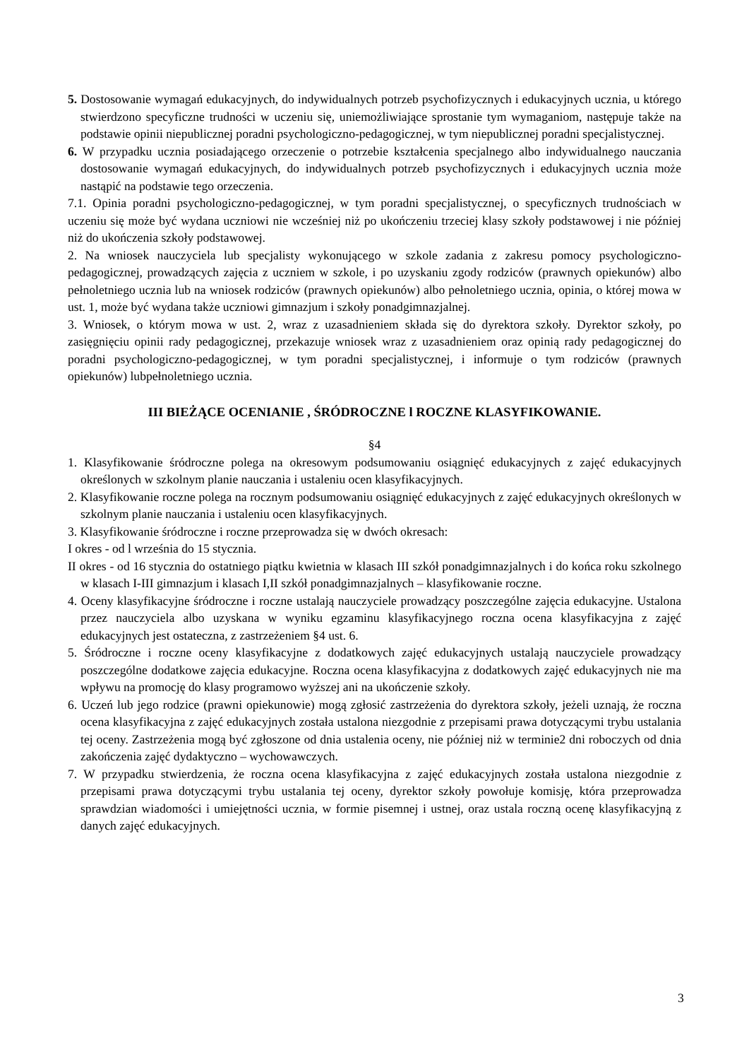5. Dostosowanie wymagań edukacyjnych, do indywidualnych potrzeb psychofizycznych i edukacyjnych ucznia, u którego stwierdzono specyficzne trudności w uczeniu się, uniemożliwiające sprostanie tym wymaganiom, następuje także na podstawie opinii niepublicznej poradni psychologiczno-pedagogicznej, w tym niepublicznej poradni specjalistycznej.
6. W przypadku ucznia posiadającego orzeczenie o potrzebie kształcenia specjalnego albo indywidualnego nauczania dostosowanie wymagań edukacyjnych, do indywidualnych potrzeb psychofizycznych i edukacyjnych ucznia może nastąpić na podstawie tego orzeczenia.
7.1. Opinia poradni psychologiczno-pedagogicznej, w tym poradni specjalistycznej, o specyficznych trudnościach w uczeniu się może być wydana uczniowi nie wcześniej niż po ukończeniu trzeciej klasy szkoły podstawowej i nie później niż do ukończenia szkoły podstawowej.
2. Na wniosek nauczyciela lub specjalisty wykonującego w szkole zadania z zakresu pomocy psychologiczno-pedagogicznej, prowadzących zajęcia z uczniem w szkole, i po uzyskaniu zgody rodziców (prawnych opiekunów) albo pełnoletniego ucznia lub na wniosek rodziców (prawnych opiekunów) albo pełnoletniego ucznia, opinia, o której mowa w ust. 1, może być wydana także uczniowi gimnazjum i szkoły ponadgimnazjalnej.
3. Wniosek, o którym mowa w ust. 2, wraz z uzasadnieniem składa się do dyrektora szkoły. Dyrektor szkoły, po zasięgnięciu opinii rady pedagogicznej, przekazuje wniosek wraz z uzasadnieniem oraz opinią rady pedagogicznej do poradni psychologiczno-pedagogicznej, w tym poradni specjalistycznej, i informuje o tym rodziców (prawnych opiekunów) lubpełnoletniego ucznia.
III BIEŻĄCE OCENIANIE , ŚRÓDROCZNE l ROCZNE KLASYFIKOWANIE.
§4
1. Klasyfikowanie śródroczne polega na okresowym podsumowaniu osiągnięć edukacyjnych z zajęć edukacyjnych określonych w szkolnym planie nauczania i ustaleniu ocen klasyfikacyjnych.
2. Klasyfikowanie roczne polega na rocznym podsumowaniu osiągnięć edukacyjnych z zajęć edukacyjnych określonych w szkolnym planie nauczania i ustaleniu ocen klasyfikacyjnych.
3. Klasyfikowanie śródroczne i roczne przeprowadza się w dwóch okresach:
I okres - od l września do 15 stycznia.
II okres - od 16 stycznia do ostatniego piątku kwietnia w klasach III szkół ponadgimnazjalnych i do końca roku szkolnego w klasach I-III gimnazjum i klasach I,II szkół ponadgimnazjalnych – klasyfikowanie roczne.
4. Oceny klasyfikacyjne śródroczne i roczne ustalają nauczyciele prowadzący poszczególne zajęcia edukacyjne. Ustalona przez nauczyciela albo uzyskana w wyniku egzaminu klasyfikacyjnego roczna ocena klasyfikacyjna z zajęć edukacyjnych jest ostateczna, z zastrzeżeniem §4 ust. 6.
5. Śródroczne i roczne oceny klasyfikacyjne z dodatkowych zajęć edukacyjnych ustalają nauczyciele prowadzący poszczególne dodatkowe zajęcia edukacyjne. Roczna ocena klasyfikacyjna z dodatkowych zajęć edukacyjnych nie ma wpływu na promocję do klasy programowo wyższej ani na ukończenie szkoły.
6. Uczeń lub jego rodzice (prawni opiekunowie) mogą zgłosić zastrzeżenia do dyrektora szkoły, jeżeli uznają, że roczna ocena klasyfikacyjna z zajęć edukacyjnych została ustalona niezgodnie z przepisami prawa dotyczącymi trybu ustalania tej oceny. Zastrzeżenia mogą być zgłoszone od dnia ustalenia oceny, nie później niż w terminie2 dni roboczych od dnia zakończenia zajęć dydaktyczno – wychowawczych.
7. W przypadku stwierdzenia, że roczna ocena klasyfikacyjna z zajęć edukacyjnych została ustalona niezgodnie z przepisami prawa dotyczącymi trybu ustalania tej oceny, dyrektor szkoły powołuje komisję, która przeprowadza sprawdzian wiadomości i umiejętności ucznia, w formie pisemnej i ustnej, oraz ustala roczną ocenę klasyfikacyjną z danych zajęć edukacyjnych.
3